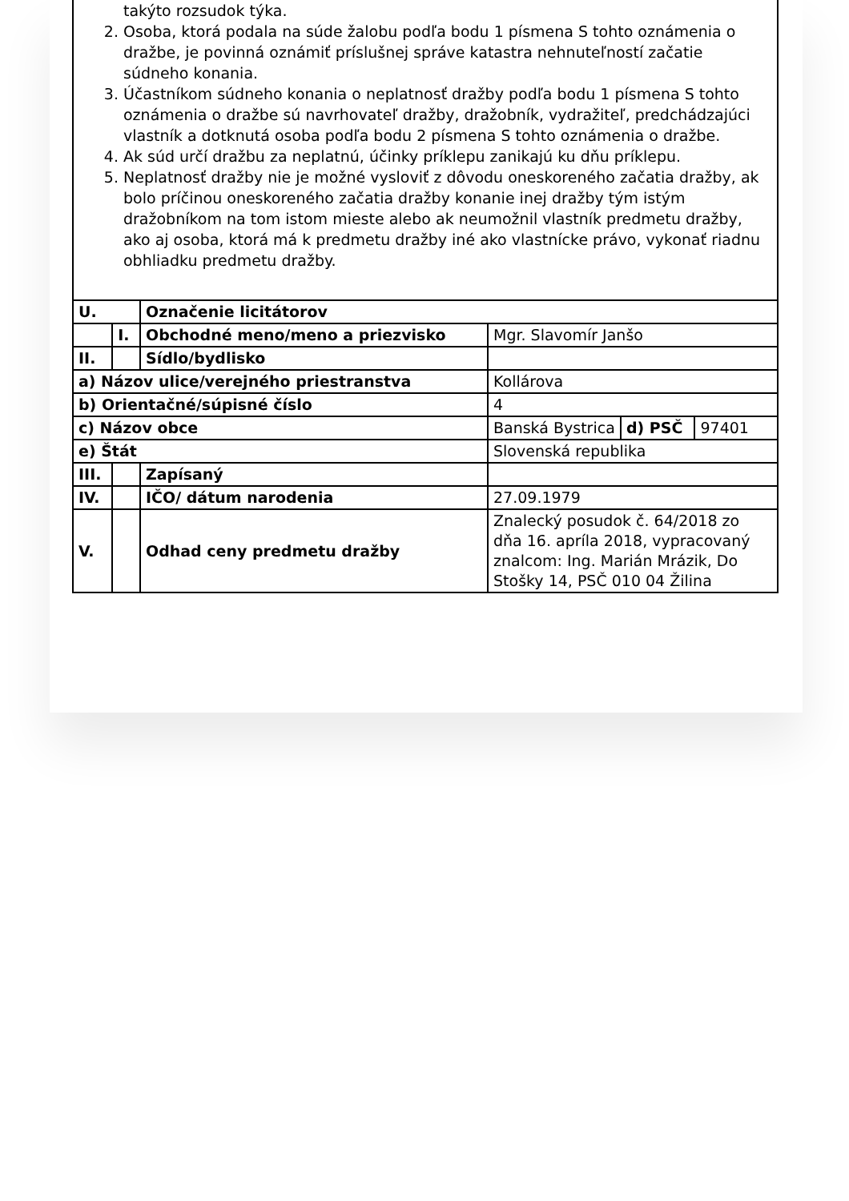takýto rozsudok týka.
2. Osoba, ktorá podala na súde žalobu podľa bodu 1 písmena S tohto oznámenia o dražbe, je povinná oznámiť príslušnej správe katastra nehnuteľností začatie súdneho konania.
3. Účastníkom súdneho konania o neplatnosť dražby podľa bodu 1 písmena S tohto oznámenia o dražbe sú navrhovateľ dražby, dražobník, vydražiteľ, predchádzajúci vlastník a dotknutá osoba podľa bodu 2 písmena S tohto oznámenia o dražbe.
4. Ak súd určí dražbu za neplatnú, účinky príklepu zanikajú ku dňu príklepu.
5. Neplatnosť dražby nie je možné vysloviť z dôvodu oneskoreného začatia dražby, ak bolo príčinou oneskoreného začatia dražby konanie inej dražby tým istým dražobníkom na tom istom mieste alebo ak neumožnil vlastník predmetu dražby, ako aj osoba, ktorá má k predmetu dražby iné ako vlastnícke právo, vykonať riadnu obhliadku predmetu dražby.
| U. | | Označenie licitátorov | | | |
| | I. | Obchodné meno/meno a priezvisko | Mgr. Slavomír Janšo | | |
| II. | | Sídlo/bydlisko | | | |
| a) Názov ulice/verejného priestranstva | | | Kollárova | | |
| b) Orientačné/súpisné číslo | | | 4 | | |
| c) Názov obce | | | Banská Bystrica | d) PSČ | 97401 |
| e) Štát | | | Slovenská republika | | |
| III. | | Zapísaný | | | |
| IV. | | IČO/ dátum narodenia | 27.09.1979 | | |
| V. | | Odhad ceny predmetu dražby | Znalecký posudok č. 64/2018 zo dňa 16. apríla 2018, vypracovaný znalcom: Ing. Marián Mrázik, Do Stošky 14, PSČ 010 04 Žilina | | |